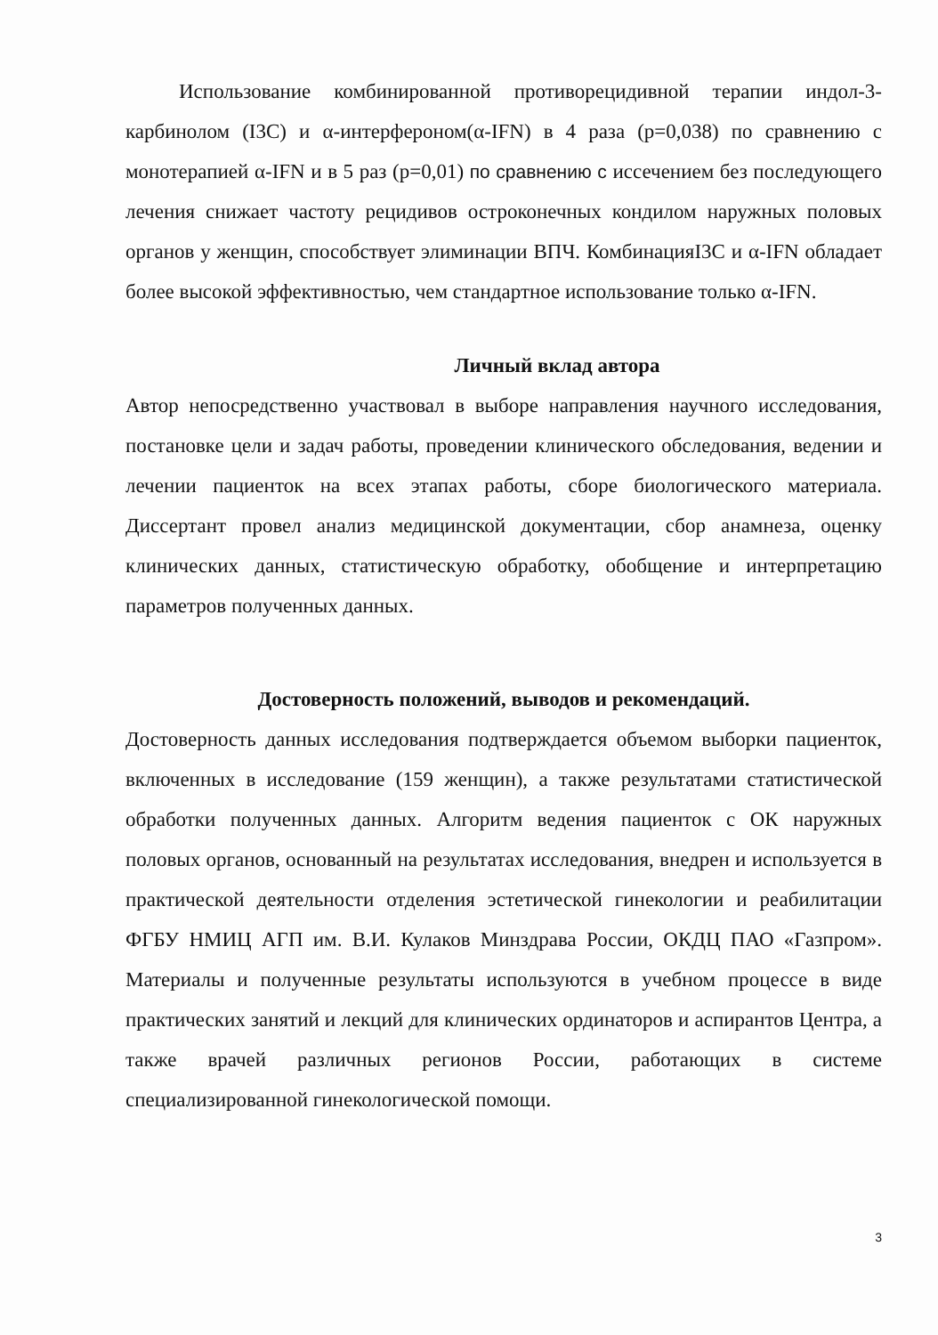Использование комбинированной противорецидивной терапии индол-3-карбинолом (I3C) и α-интерфероном(α-IFN) в 4 раза (p=0,038) по сравнению с монотерапией α-IFN и в 5 раз (p=0,01) по сравнению с иссечением без последующего лечения снижает частоту рецидивов остроконечных кондилом наружных половых органов у женщин, способствует элиминации ВПЧ. КомбинацияI3C и α-IFN обладает более высокой эффективностью, чем стандартное использование только α-IFN.
Личный вклад автора
Автор непосредственно участвовал в выборе направления научного исследования, постановке цели и задач работы, проведении клинического обследования, ведении и лечении пациенток на всех этапах работы, сборе биологического материала. Диссертант провел анализ медицинской документации, сбор анамнеза, оценку клинических данных, статистическую обработку, обобщение и интерпретацию параметров полученных данных.
Достоверность положений, выводов и рекомендаций.
Достоверность данных исследования подтверждается объемом выборки пациенток, включенных в исследование (159 женщин), а также результатами статистической обработки полученных данных. Алгоритм ведения пациенток с ОК наружных половых органов, основанный на результатах исследования, внедрен и используется в практической деятельности отделения эстетической гинекологии и реабилитации ФГБУ НМИЦ АГП им. В.И. Кулаков Минздрава России, ОКДЦ ПАО «Газпром». Материалы и полученные результаты используются в учебном процессе в виде практических занятий и лекций для клинических ординаторов и аспирантов Центра, а также врачей различных регионов России, работающих в системе специализированной гинекологической помощи.
3